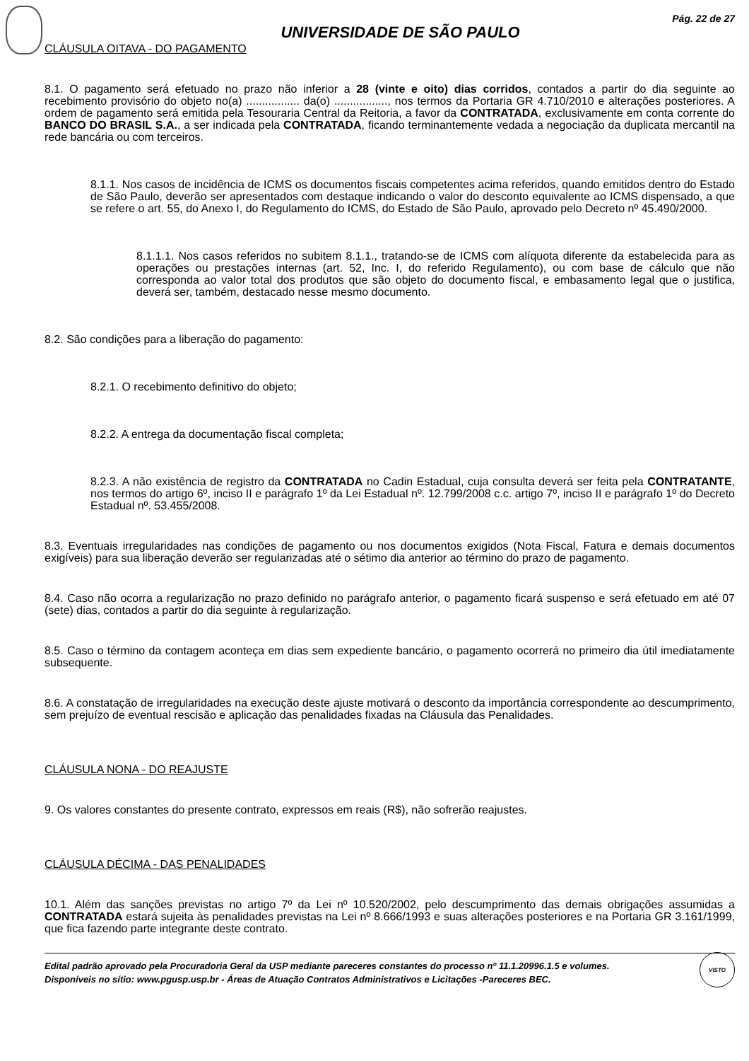Pág. 22 de 27
UNIVERSIDADE DE SÃO PAULO
CLÁUSULA OITAVA - DO PAGAMENTO
8.1. O pagamento será efetuado no prazo não inferior a 28 (vinte e oito) dias corridos, contados a partir do dia seguinte ao recebimento provisório do objeto no(a) ................. da(o) ................., nos termos da Portaria GR 4.710/2010 e alterações posteriores. A ordem de pagamento será emitida pela Tesouraria Central da Reitoria, a favor da CONTRATADA, exclusivamente em conta corrente do BANCO DO BRASIL S.A., a ser indicada pela CONTRATADA, ficando terminantemente vedada a negociação da duplicata mercantil na rede bancária ou com terceiros.
8.1.1. Nos casos de incidência de ICMS os documentos fiscais competentes acima referidos, quando emitidos dentro do Estado de São Paulo, deverão ser apresentados com destaque indicando o valor do desconto equivalente ao ICMS dispensado, a que se refere o art. 55, do Anexo I, do Regulamento do ICMS, do Estado de São Paulo, aprovado pelo Decreto nº 45.490/2000.
8.1.1.1. Nos casos referidos no subitem 8.1.1., tratando-se de ICMS com alíquota diferente da estabelecida para as operações ou prestações internas (art. 52, Inc. I, do referido Regulamento), ou com base de cálculo que não corresponda ao valor total dos produtos que são objeto do documento fiscal, e embasamento legal que o justifica, deverá ser, também, destacado nesse mesmo documento.
8.2. São condições para a liberação do pagamento:
8.2.1. O recebimento definitivo do objeto;
8.2.2. A entrega da documentação fiscal completa;
8.2.3. A não existência de registro da CONTRATADA no Cadin Estadual, cuja consulta deverá ser feita pela CONTRATANTE, nos termos do artigo 6º, inciso II e parágrafo 1º da Lei Estadual nº. 12.799/2008 c.c. artigo 7º, inciso II e parágrafo 1º do Decreto Estadual nº. 53.455/2008.
8.3. Eventuais irregularidades nas condições de pagamento ou nos documentos exigidos (Nota Fiscal, Fatura e demais documentos exigíveis) para sua liberação deverão ser regularizadas até o sétimo dia anterior ao término do prazo de pagamento.
8.4. Caso não ocorra a regularização no prazo definido no parágrafo anterior, o pagamento ficará suspenso e será efetuado em até 07 (sete) dias, contados a partir do dia seguinte à regularização.
8.5. Caso o término da contagem aconteça em dias sem expediente bancário, o pagamento ocorrerá no primeiro dia útil imediatamente subsequente.
8.6. A constatação de irregularidades na execução deste ajuste motivará o desconto da importância correspondente ao descumprimento, sem prejuízo de eventual rescisão e aplicação das penalidades fixadas na Cláusula das Penalidades.
CLÁUSULA NONA - DO REAJUSTE
9. Os valores constantes do presente contrato, expressos em reais (R$), não sofrerão reajustes.
CLÁUSULA DÉCIMA - DAS PENALIDADES
10.1. Além das sanções previstas no artigo 7º da Lei nº 10.520/2002, pelo descumprimento das demais obrigações assumidas a CONTRATADA estará sujeita às penalidades previstas na Lei nº 8.666/1993 e suas alterações posteriores e na Portaria GR 3.161/1999, que fica fazendo parte integrante deste contrato.
Edital padrão aprovado pela Procuradoria Geral da USP mediante pareceres constantes do processo nº 11.1.20996.1.5 e volumes.
Disponíveis no sítio: www.pgusp.usp.br - Áreas de Atuação Contratos Administrativos e Licitações -Pareceres BEC.
VISTO